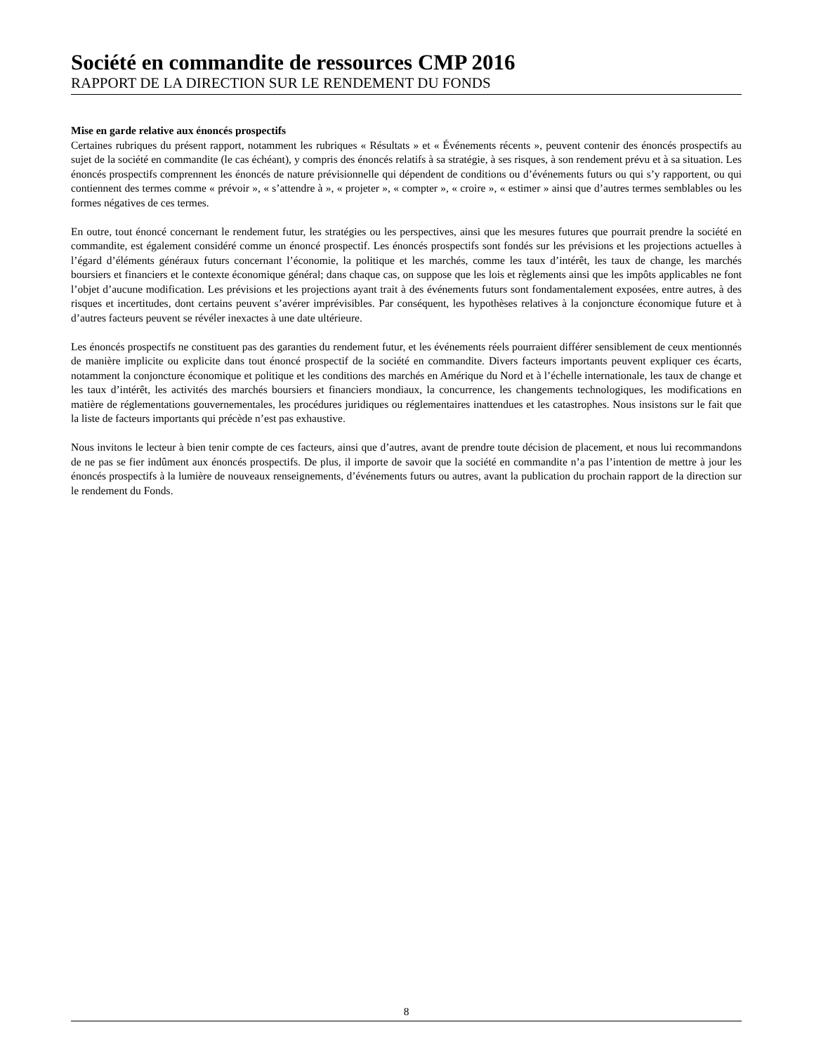Société en commandite de ressources CMP 2016
RAPPORT DE LA DIRECTION SUR LE RENDEMENT DU FONDS
Mise en garde relative aux énoncés prospectifs
Certaines rubriques du présent rapport, notamment les rubriques « Résultats » et « Événements récents », peuvent contenir des énoncés prospectifs au sujet de la société en commandite (le cas échéant), y compris des énoncés relatifs à sa stratégie, à ses risques, à son rendement prévu et à sa situation. Les énoncés prospectifs comprennent les énoncés de nature prévisionnelle qui dépendent de conditions ou d’événements futurs ou qui s’y rapportent, ou qui contiennent des termes comme « prévoir », « s’attendre à », « projeter », « compter », « croire », « estimer » ainsi que d’autres termes semblables ou les formes négatives de ces termes.
En outre, tout énoncé concernant le rendement futur, les stratégies ou les perspectives, ainsi que les mesures futures que pourrait prendre la société en commandite, est également considéré comme un énoncé prospectif. Les énoncés prospectifs sont fondés sur les prévisions et les projections actuelles à l’égard d’éléments généraux futurs concernant l’économie, la politique et les marchés, comme les taux d’intérêt, les taux de change, les marchés boursiers et financiers et le contexte économique général; dans chaque cas, on suppose que les lois et règlements ainsi que les impôts applicables ne font l’objet d’aucune modification. Les prévisions et les projections ayant trait à des événements futurs sont fondamentalement exposées, entre autres, à des risques et incertitudes, dont certains peuvent s’avérer imprévisibles. Par conséquent, les hypothèses relatives à la conjoncture économique future et à d’autres facteurs peuvent se révéler inexactes à une date ultérieure.
Les énoncés prospectifs ne constituent pas des garanties du rendement futur, et les événements réels pourraient différer sensiblement de ceux mentionnés de manière implicite ou explicite dans tout énoncé prospectif de la société en commandite. Divers facteurs importants peuvent expliquer ces écarts, notamment la conjoncture économique et politique et les conditions des marchés en Amérique du Nord et à l’échelle internationale, les taux de change et les taux d’intérêt, les activités des marchés boursiers et financiers mondiaux, la concurrence, les changements technologiques, les modifications en matière de réglementations gouvernementales, les procédures juridiques ou réglementaires inattendues et les catastrophes. Nous insistons sur le fait que la liste de facteurs importants qui précède n’est pas exhaustive.
Nous invitons le lecteur à bien tenir compte de ces facteurs, ainsi que d’autres, avant de prendre toute décision de placement, et nous lui recommandons de ne pas se fier indûment aux énoncés prospectifs. De plus, il importe de savoir que la société en commandite n’a pas l’intention de mettre à jour les énoncés prospectifs à la lumière de nouveaux renseignements, d’événements futurs ou autres, avant la publication du prochain rapport de la direction sur le rendement du Fonds.
8